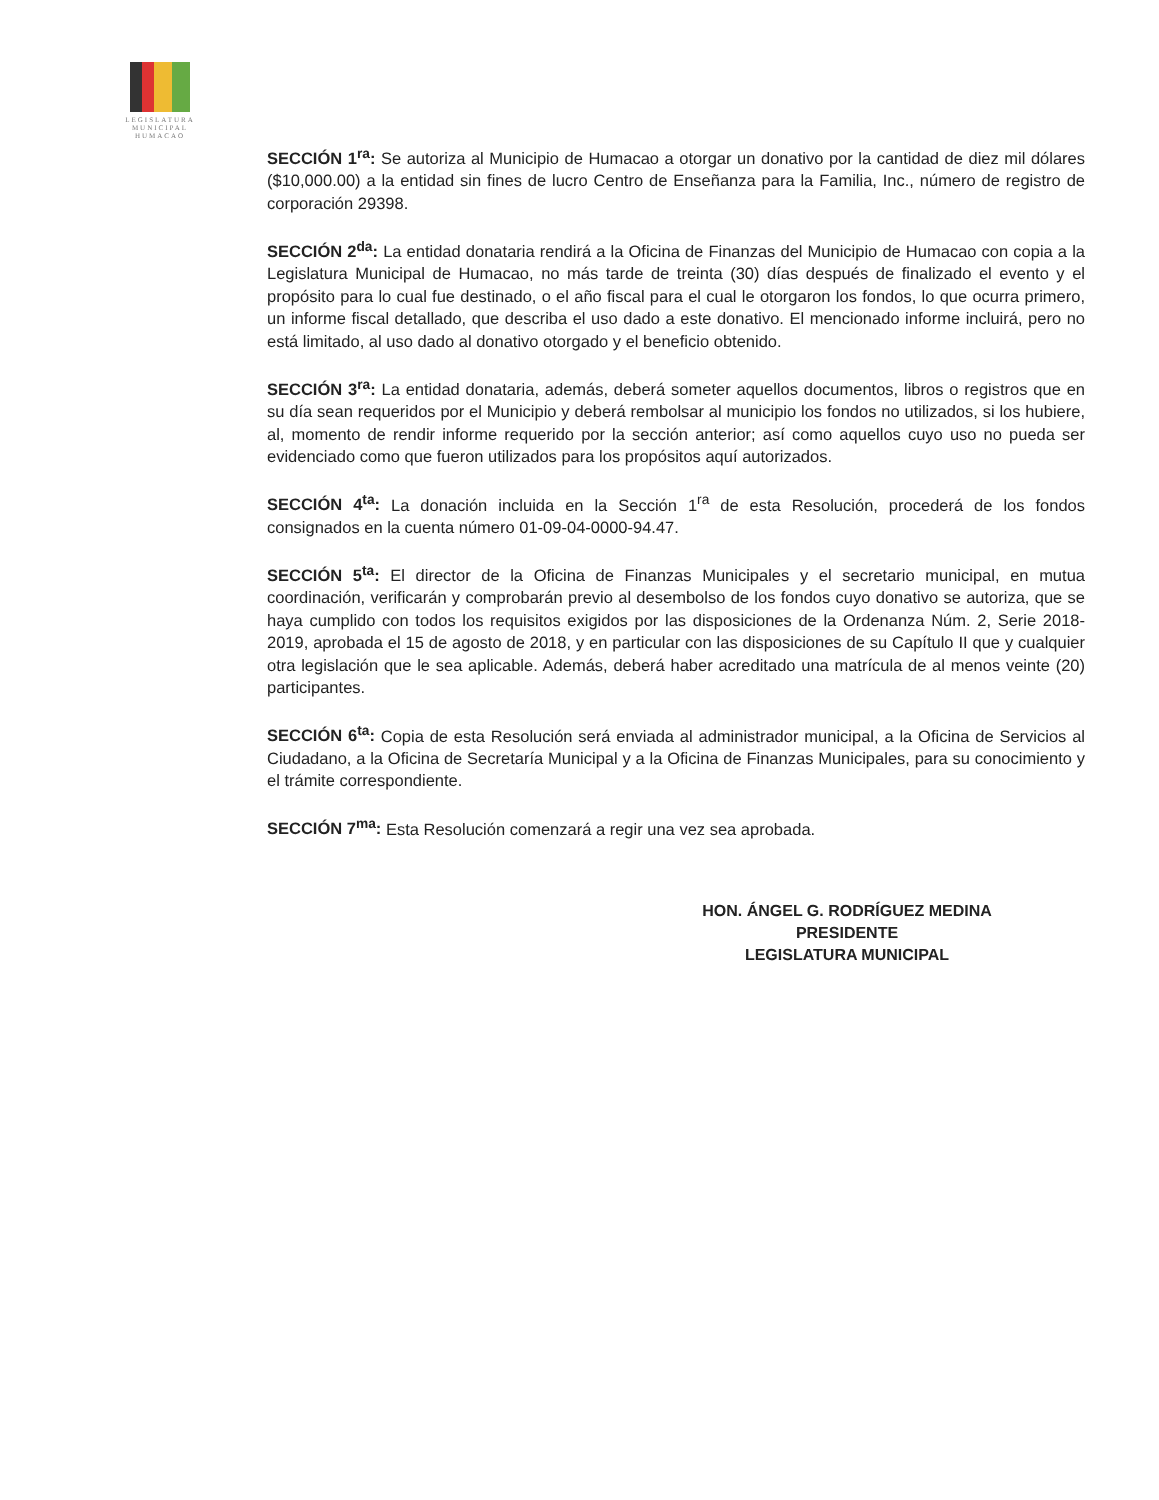LEGISLATURA
MUNICIPAL
HUMACAO
SECCIÓN 1<sup>ra</sup>: Se autoriza al Municipio de Humacao a otorgar un donativo por la cantidad de diez mil dólares ($10,000.00) a la entidad sin fines de lucro Centro de Enseñanza para la Familia, Inc., número de registro de corporación 29398.
SECCIÓN 2<sup>da</sup>: La entidad donataria rendirá a la Oficina de Finanzas del Municipio de Humacao con copia a la Legislatura Municipal de Humacao, no más tarde de treinta (30) días después de finalizado el evento y el propósito para lo cual fue destinado, o el año fiscal para el cual le otorgaron los fondos, lo que ocurra primero, un informe fiscal detallado, que describa el uso dado a este donativo. El mencionado informe incluirá, pero no está limitado, al uso dado al donativo otorgado y el beneficio obtenido.
SECCIÓN 3<sup>ra</sup>: La entidad donataria, además, deberá someter aquellos documentos, libros o registros que en su día sean requeridos por el Municipio y deberá rembolsar al municipio los fondos no utilizados, si los hubiere, al, momento de rendir informe requerido por la sección anterior; así como aquellos cuyo uso no pueda ser evidenciado como que fueron utilizados para los propósitos aquí autorizados.
SECCIÓN 4<sup>ta</sup>: La donación incluida en la Sección 1<sup>ra</sup> de esta Resolución, procederá de los fondos consignados en la cuenta número 01-09-04-0000-94.47.
SECCIÓN 5<sup>ta</sup>: El director de la Oficina de Finanzas Municipales y el secretario municipal, en mutua coordinación, verificarán y comprobarán previo al desembolso de los fondos cuyo donativo se autoriza, que se haya cumplido con todos los requisitos exigidos por las disposiciones de la Ordenanza Núm. 2, Serie 2018-2019, aprobada el 15 de agosto de 2018, y en particular con las disposiciones de su Capítulo II que y cualquier otra legislación que le sea aplicable. Además, deberá haber acreditado una matrícula de al menos veinte (20) participantes.
SECCIÓN 6<sup>ta</sup>: Copia de esta Resolución será enviada al administrador municipal, a la Oficina de Servicios al Ciudadano, a la Oficina de Secretaría Municipal y a la Oficina de Finanzas Municipales, para su conocimiento y el trámite correspondiente.
SECCIÓN 7<sup>ma</sup>: Esta Resolución comenzará a regir una vez sea aprobada.
HON. ÁNGEL G. RODRÍGUEZ MEDINA
PRESIDENTE
LEGISLATURA MUNICIPAL